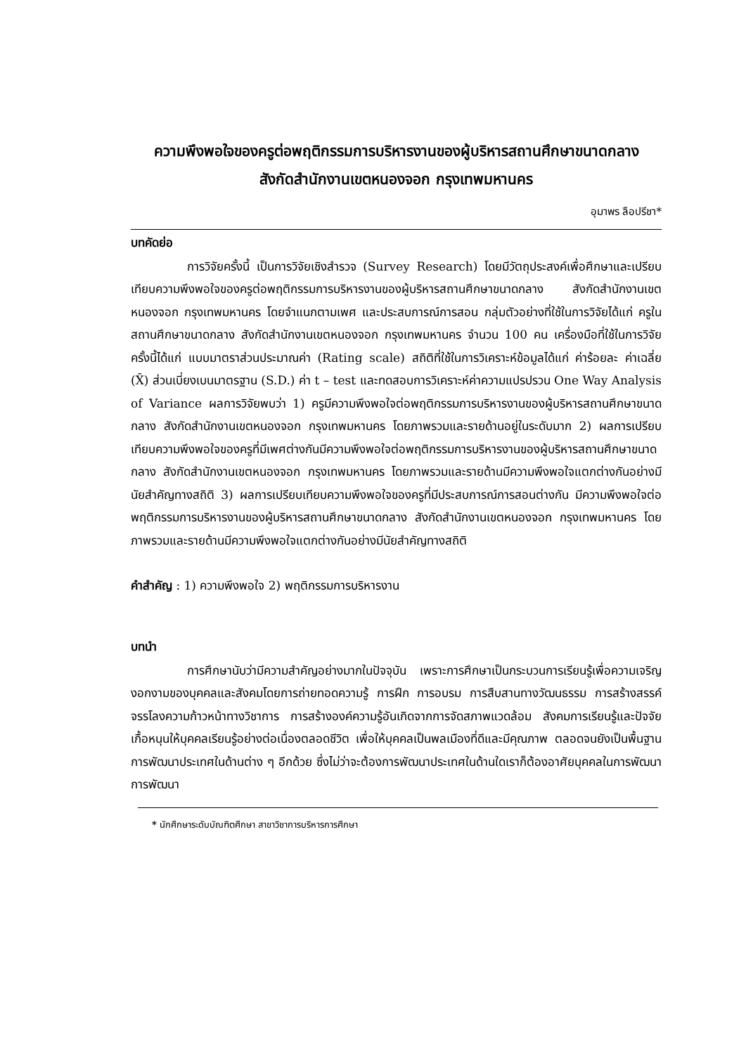ความพึงพอใจของครูต่อพฤติกรรมการบริหารงานของผู้บริหารสถานศึกษาขนาดกลาง
สังกัดสำนักงานเขตหนองจอก กรุงเทพมหานคร
อุมาพร ลือปรีชา*
บทคัดย่อ
การวิจัยครั้งนี้ เป็นการวิจัยเชิงสำรวจ (Survey Research) โดยมีวัตถุประสงค์เพื่อศึกษาและเปรียบเทียบความพึงพอใจของครูต่อพฤติกรรมการบริหารงานของผู้บริหารสถานศึกษาขนาดกลาง สังกัดสำนักงานเขตหนองจอก กรุงเทพมหานคร โดยจำแนกตามเพศ และประสบการณ์การสอน กลุ่มตัวอย่างที่ใช้ในการวิจัยได้แก่ ครูในสถานศึกษาขนาดกลาง สังกัดสำนักงานเขตหนองจอก กรุงเทพมหานคร จำนวน 100 คน เครื่องมือที่ใช้ในการวิจัยครั้งนี้ได้แก่ แบบมาตราส่วนประมาณค่า (Rating scale) สถิติที่ใช้ในการวิเคราะห์ข้อมูลได้แก่ ค่าร้อยละ ค่าเฉลี่ย (X̄) ส่วนเบี่ยงเบนมาตรฐาน (S.D.) ค่า t – test และทดสอบการวิเคราะห์ค่าความแปรปรวน One Way Analysis of Variance ผลการวิจัยพบว่า 1) ครูมีความพึงพอใจต่อพฤติกรรมการบริหารงานของผู้บริหารสถานศึกษาขนาดกลาง สังกัดสำนักงานเขตหนองจอก กรุงเทพมหานคร โดยภาพรวมและรายด้านอยู่ในระดับมาก 2) ผลการเปรียบเทียบความพึงพอใจของครูที่มีเพศต่างกันมีความพึงพอใจต่อพฤติกรรมการบริหารงานของผู้บริหารสถานศึกษาขนาดกลาง สังกัดสำนักงานเขตหนองจอก กรุงเทพมหานคร โดยภาพรวมและรายด้านมีความพึงพอใจแตกต่างกันอย่างมีนัยสำคัญทางสถิติ 3) ผลการเปรียบเทียบความพึงพอใจของครูที่มีประสบการณ์การสอนต่างกัน มีความพึงพอใจต่อพฤติกรรมการบริหารงานของผู้บริหารสถานศึกษาขนาดกลาง สังกัดสำนักงานเขตหนองจอก กรุงเทพมหานคร โดยภาพรวมและรายด้านมีความพึงพอใจแตกต่างกันอย่างมีนัยสำคัญทางสถิติ
คำสำคัญ : 1) ความพึงพอใจ 2) พฤติกรรมการบริหารงาน
บทนำ
การศึกษานับว่ามีความสำคัญอย่างมากในปัจจุบัน เพราะการศึกษาเป็นกระบวนการเรียนรู้เพื่อความเจริญงอกงามของบุคคลและสังคมโดยการถ่ายทอดความรู้ การฝึก การอบรม การสืบสานทางวัฒนธรรม การสร้างสรรค์จรรโลงความก้าวหน้าทางวิชาการ การสร้างองค์ความรู้อันเกิดจากการจัดสภาพแวดล้อม สังคมการเรียนรู้และปัจจัยเกื้อหนุนให้บุคคลเรียนรู้อย่างต่อเนื่องตลอดชีวิต เพื่อให้บุคคลเป็นพลเมืองที่ดีและมีคุณภาพ ตลอดจนยังเป็นพื้นฐานการพัฒนาประเทศในด้านต่าง ๆ อีกด้วย ซึ่งไม่ว่าจะต้องการพัฒนาประเทศในด้านใดเราก็ต้องอาศัยบุคคลในการพัฒนา การพัฒนา
* นักศึกษาระดับบัณฑิตศึกษา สาขาวิชาการบริหารการศึกษา